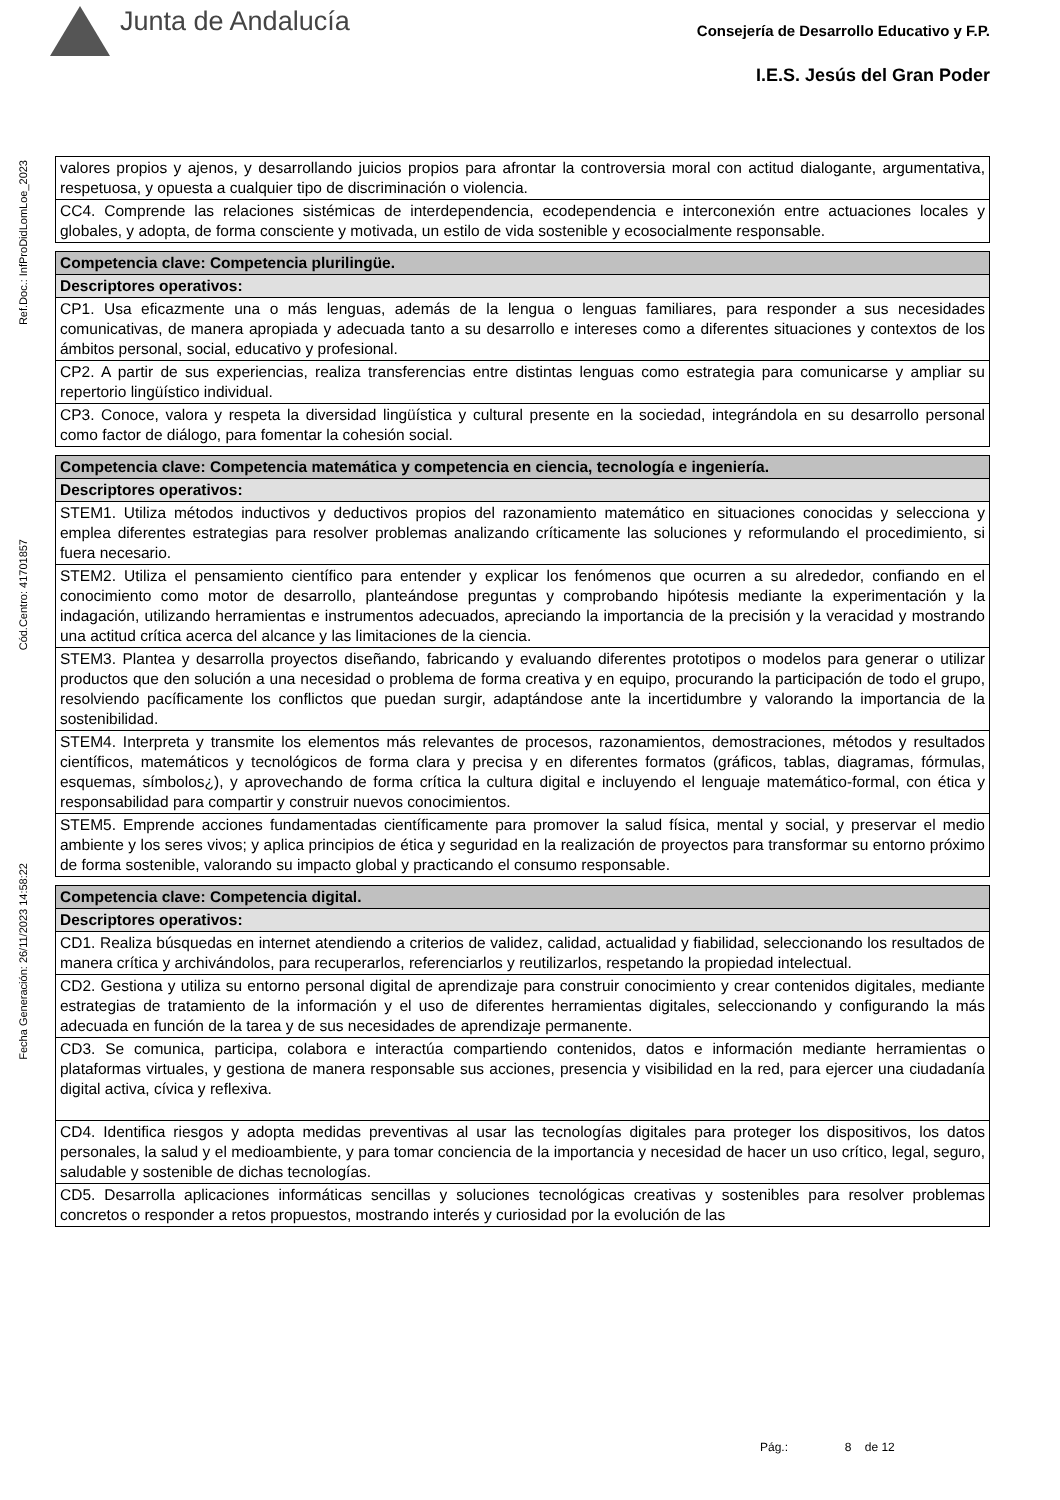Junta de Andalucía
Consejería de Desarrollo Educativo y F.P.
I.E.S. Jesús del Gran Poder
Ref.Doc.: InfProDidLomLoe_2023
Cód.Centro: 41701857
Fecha Generación: 26/11/2023 14:58:22
| valores propios y ajenos, y desarrollando juicios propios para afrontar la controversia moral con actitud dialogante, argumentativa, respetuosa, y opuesta a cualquier tipo de discriminación o violencia. |
| CC4. Comprende las relaciones sistémicas de interdependencia, ecodependencia e interconexión entre actuaciones locales y globales, y adopta, de forma consciente y motivada, un estilo de vida sostenible y ecosocialmente responsable. |
| Competencia clave: Competencia plurilingüe. |
| Descriptores operativos: |
| CP1. Usa eficazmente una o más lenguas, además de la lengua o lenguas familiares, para responder a sus necesidades comunicativas, de manera apropiada y adecuada tanto a su desarrollo e intereses como a diferentes situaciones y contextos de los ámbitos personal, social, educativo y profesional. |
| CP2. A partir de sus experiencias, realiza transferencias entre distintas lenguas como estrategia para comunicarse y ampliar su repertorio lingüístico individual. |
| CP3. Conoce, valora y respeta la diversidad lingüística y cultural presente en la sociedad, integrándola en su desarrollo personal como factor de diálogo, para fomentar la cohesión social. |
| Competencia clave: Competencia matemática y competencia en ciencia, tecnología e ingeniería. |
| Descriptores operativos: |
| STEM1. Utiliza métodos inductivos y deductivos propios del razonamiento matemático en situaciones conocidas y selecciona y emplea diferentes estrategias para resolver problemas analizando críticamente las soluciones y reformulando el procedimiento, si fuera necesario. |
| STEM2. Utiliza el pensamiento científico para entender y explicar los fenómenos que ocurren a su alrededor, confiando en el conocimiento como motor de desarrollo, planteándose preguntas y comprobando hipótesis mediante la experimentación y la indagación, utilizando herramientas e instrumentos adecuados, apreciando la importancia de la precisión y la veracidad y mostrando una actitud crítica acerca del alcance y las limitaciones de la ciencia. |
| STEM3. Plantea y desarrolla proyectos diseñando, fabricando y evaluando diferentes prototipos o modelos para generar o utilizar productos que den solución a una necesidad o problema de forma creativa y en equipo, procurando la participación de todo el grupo, resolviendo pacíficamente los conflictos que puedan surgir, adaptándose ante la incertidumbre y valorando la importancia de la sostenibilidad. |
| STEM4. Interpreta y transmite los elementos más relevantes de procesos, razonamientos, demostraciones, métodos y resultados científicos, matemáticos y tecnológicos de forma clara y precisa y en diferentes formatos (gráficos, tablas, diagramas, fórmulas, esquemas, símbolos¿), y aprovechando de forma crítica la cultura digital e incluyendo el lenguaje matemático-formal, con ética y responsabilidad para compartir y construir nuevos conocimientos. |
| STEM5. Emprende acciones fundamentadas científicamente para promover la salud física, mental y social, y preservar el medio ambiente y los seres vivos; y aplica principios de ética y seguridad en la realización de proyectos para transformar su entorno próximo de forma sostenible, valorando su impacto global y practicando el consumo responsable. |
| Competencia clave: Competencia digital. |
| Descriptores operativos: |
| CD1. Realiza búsquedas en internet atendiendo a criterios de validez, calidad, actualidad y fiabilidad, seleccionando los resultados de manera crítica y archivándolos, para recuperarlos, referenciarlos y reutilizarlos, respetando la propiedad intelectual. |
| CD2. Gestiona y utiliza su entorno personal digital de aprendizaje para construir conocimiento y crear contenidos digitales, mediante estrategias de tratamiento de la información y el uso de diferentes herramientas digitales, seleccionando y configurando la más adecuada en función de la tarea y de sus necesidades de aprendizaje permanente. |
| CD3. Se comunica, participa, colabora e interactúa compartiendo contenidos, datos e información mediante herramientas o plataformas virtuales, y gestiona de manera responsable sus acciones, presencia y visibilidad en la red, para ejercer una ciudadanía digital activa, cívica y reflexiva. |
| CD4. Identifica riesgos y adopta medidas preventivas al usar las tecnologías digitales para proteger los dispositivos, los datos personales, la salud y el medioambiente, y para tomar conciencia de la importancia y necesidad de hacer un uso crítico, legal, seguro, saludable y sostenible de dichas tecnologías. |
| CD5. Desarrolla aplicaciones informáticas sencillas y soluciones tecnológicas creativas y sostenibles para resolver problemas concretos o responder a retos propuestos, mostrando interés y curiosidad por la evolución de las |
Pág.: 8 de 12